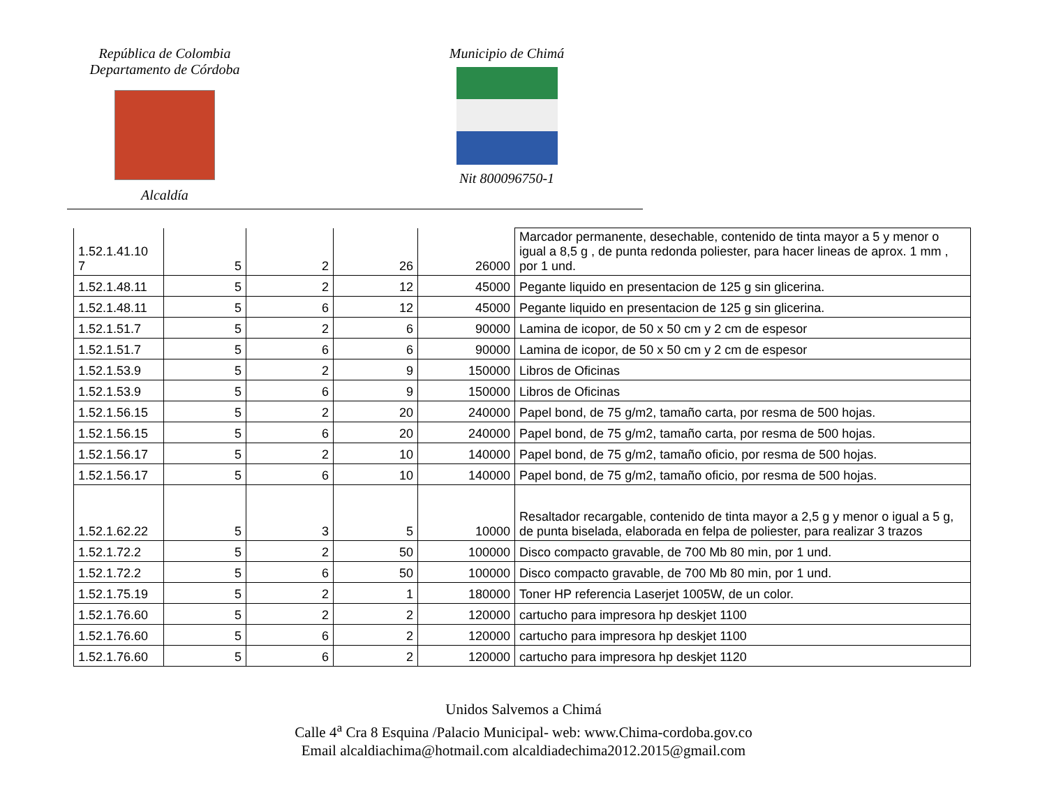República de Colombia
Departamento de Córdoba
Alcaldía
Municipio de Chimá
Nit 800096750-1
| 1.52.1.41.10 7 | 5 | 2 | 26 | 26000 | Marcador permanente, desechable, contenido de tinta mayor a 5 y menor o igual a 8,5 g , de punta redonda poliester, para hacer lineas de aprox. 1 mm , por 1 und. |
| 1.52.1.48.11 | 5 | 2 | 12 | 45000 | Pegante liquido en presentacion de 125 g sin glicerina. |
| 1.52.1.48.11 | 5 | 6 | 12 | 45000 | Pegante liquido en presentacion de 125 g sin glicerina. |
| 1.52.1.51.7 | 5 | 2 | 6 | 90000 | Lamina de icopor, de 50 x 50 cm y 2 cm de espesor |
| 1.52.1.51.7 | 5 | 6 | 6 | 90000 | Lamina de icopor, de 50 x 50 cm y 2 cm de espesor |
| 1.52.1.53.9 | 5 | 2 | 9 | 150000 | Libros de Oficinas |
| 1.52.1.53.9 | 5 | 6 | 9 | 150000 | Libros de Oficinas |
| 1.52.1.56.15 | 5 | 2 | 20 | 240000 | Papel bond, de 75 g/m2, tamaño carta, por resma de 500 hojas. |
| 1.52.1.56.15 | 5 | 6 | 20 | 240000 | Papel bond, de 75 g/m2, tamaño carta, por resma de 500 hojas. |
| 1.52.1.56.17 | 5 | 2 | 10 | 140000 | Papel bond, de 75 g/m2, tamaño oficio, por resma de 500 hojas. |
| 1.52.1.56.17 | 5 | 6 | 10 | 140000 | Papel bond, de 75 g/m2, tamaño oficio, por resma de 500 hojas. |
| 1.52.1.62.22 | 5 | 3 | 5 | 10000 | Resaltador recargable, contenido de tinta mayor a 2,5 g y menor o igual a 5 g, de punta biselada, elaborada en felpa de poliester, para realizar 3 trazos |
| 1.52.1.72.2 | 5 | 2 | 50 | 100000 | Disco compacto gravable, de 700 Mb 80 min, por 1 und. |
| 1.52.1.72.2 | 5 | 6 | 50 | 100000 | Disco compacto gravable, de 700 Mb 80 min, por 1 und. |
| 1.52.1.75.19 | 5 | 2 | 1 | 180000 | Toner HP referencia Laserjet 1005W, de un color. |
| 1.52.1.76.60 | 5 | 2 | 2 | 120000 | cartucho para impresora hp deskjet 1100 |
| 1.52.1.76.60 | 5 | 6 | 2 | 120000 | cartucho para impresora hp deskjet 1100 |
| 1.52.1.76.60 | 5 | 6 | 2 | 120000 | cartucho para impresora hp deskjet 1120 |
Unidos Salvemos a Chimá
Calle 4<sup>a</sup> Cra 8 Esquina /Palacio Municipal- web: www.Chima-cordoba.gov.co
Email alcaldiachima@hotmail.com alcaldiadechima2012.2015@gmail.com